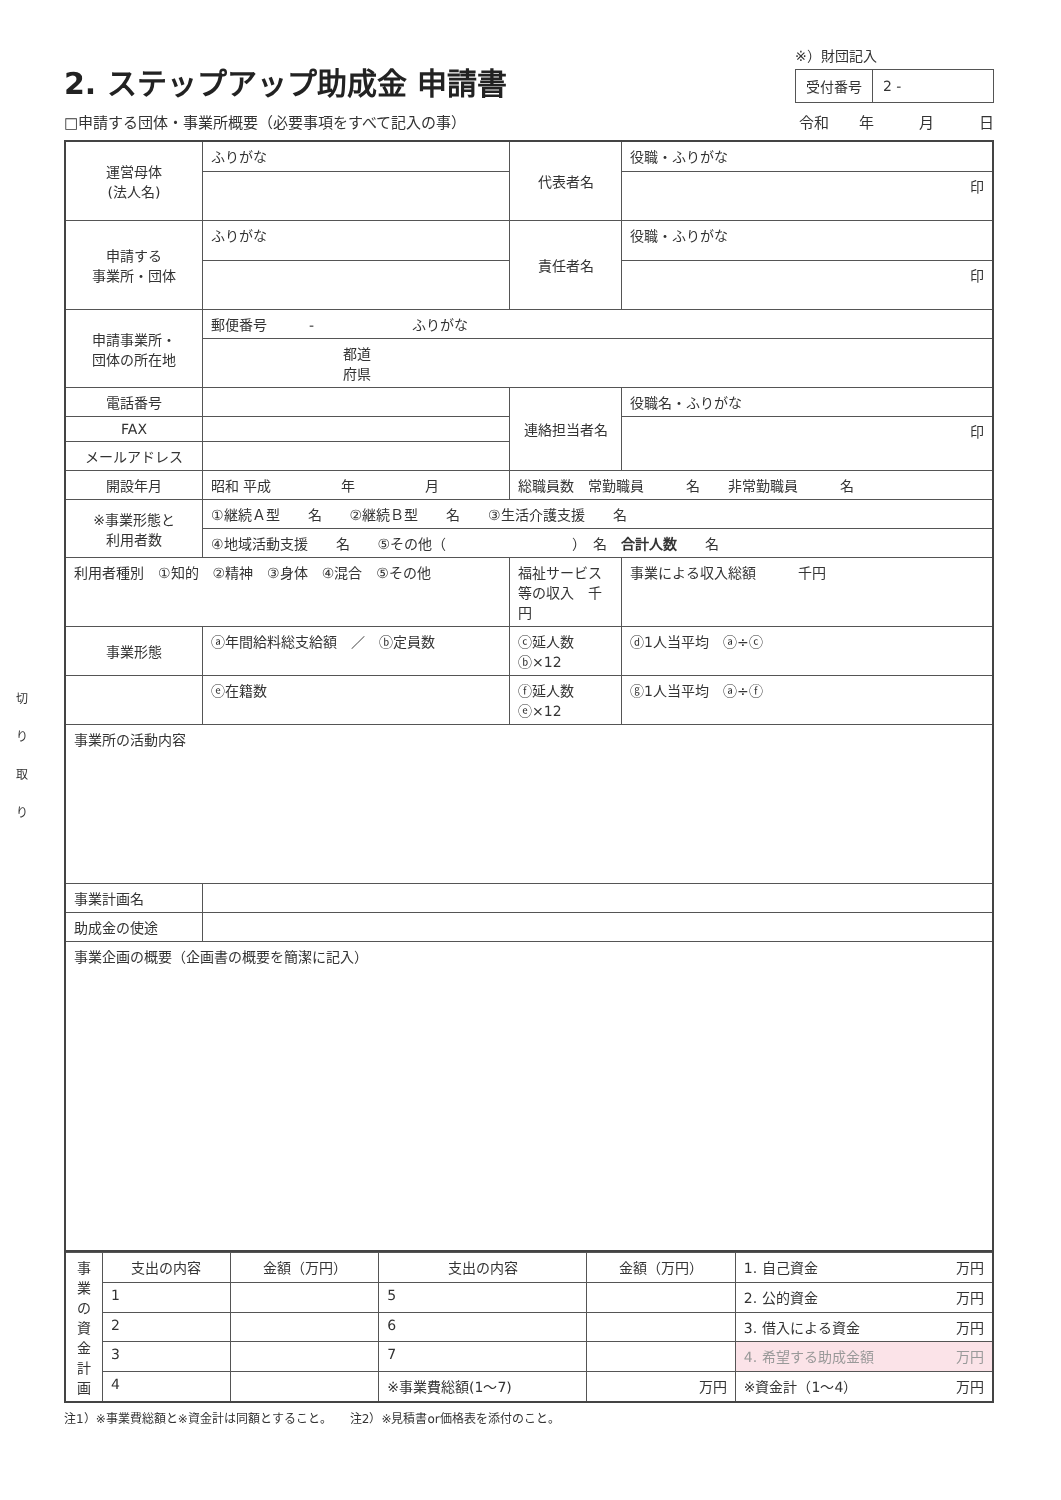切
り
取
り
2. ステップアップ助成金 申請書
※）財団記入
| 受付番号 | 2 - |
□申請する団体・事業所概要（必要事項をすべて記入の事） 令和　　年　　　月　　　日
| 運営母体 (法人名) | ふりがな | 代表者名 | 役職・ふりがな |
| | | | 印 |
| 申請する 事業所・団体 | ふりがな | 責任者名 | 役職・ふりがな |
| | | | 印 |
| 申請事業所・ 団体の所在地 | 郵便番号 - ふりがな | | |
| | 都道 府県 | | |
| 電話番号 | | 連絡担当者名 | 役職名・ふりがな |
| FAX | | | 印 |
| メールアドレス | | | |
| 開設年月 | 昭和 平成 年 月 | 総職員数 常勤職員 名 非常勤職員 名 | |
| ※事業形態と 利用者数 | ①継続Ａ型 名 ②継続Ｂ型 名 ③生活介護支援 名 | | |
| | ④地域活動支援 名 ⑤その他（ ） 名 合計人数 名 | | |
| 利用者種別 ①知的 ②精神 ③身体 ④混合 ⑤その他 | | 福祉サービス等の収入 千円 | 事業による収入総額 千円 |
| 事業形態 | ⓐ年間給料総支給額 ／ ⓑ定員数 | ⓒ延人数 ⓑ×12 | ⓓ1人当平均 ⓐ÷ⓒ |
| | ⓔ在籍数 | ⓕ延人数 ⓔ×12 | ⓖ1人当平均 ⓐ÷ⓕ |
| 事業所の活動内容 | | | |
| 事業計画名 | | | |
| 助成金の使途 | | | |
| 事業企画の概要（企画書の概要を簡潔に記入） | | | |
| 事業の資金計画 | 支出の内容 | 金額（万円） | 支出の内容 | 金額（万円） | 1. 自己資金 万円 |
| | 1 | | 5 | | 2. 公的資金 万円 |
| | 2 | | 6 | | 3. 借入による資金 万円 |
| | 3 | | 7 | | 4. 希望する助成金額 万円 |
| | 4 | | ※事業費総額(1〜7) | 万円 | ※資金計（1〜4） 万円 |
注1）※事業費総額と※資金計は同額とすること。　　注2）※見積書or価格表を添付のこと。